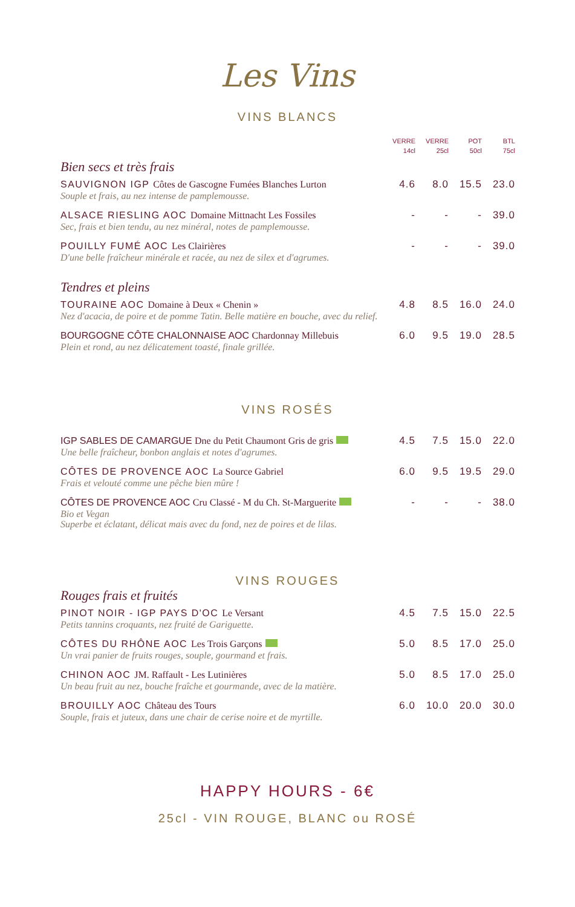Les Vins
VINS BLANCS
| | VERRE 14cl | VERRE 25cl | POT 50cl | BTL 75cl |
| --- | --- | --- | --- | --- |
| Bien secs et très frais | | | | |
| SAUVIGNON IGP Côtes de Gascogne Fumées Blanches Lurton Souple et frais, au nez intense de pamplemousse. | 4.6 | 8.0 | 15.5 | 23.0 |
| ALSACE RIESLING AOC Domaine Mittnacht Les Fossiles Sec, frais et bien tendu, au nez minéral, notes de pamplemousse. | - | - | - | 39.0 |
| POUILLY FUMÉ AOC Les Clairières D'une belle fraîcheur minérale et racée, au nez de silex et d'agrumes. | - | - | - | 39.0 |
| Tendres et pleins | | | | |
| TOURAINE AOC Domaine à Deux « Chenin » Nez d'acacia, de poire et de pomme Tatin. Belle matière en bouche, avec du relief. | 4.8 | 8.5 | 16.0 | 24.0 |
| BOURGOGNE CÔTE CHALONNAISE AOC Chardonnay Millebuis Plein et rond, au nez délicatement toasté, finale grillée. | 6.0 | 9.5 | 19.0 | 28.5 |
VINS ROSÉS
| IGP SABLES DE CAMARGUE Dne du Petit Chaumont Gris de gris Une belle fraîcheur, bonbon anglais et notes d'agrumes. | 4.5 | 7.5 | 15.0 | 22.0 |
| CÔTES DE PROVENCE AOC La Source Gabriel Frais et velouté comme une pêche bien mûre ! | 6.0 | 9.5 | 19.5 | 29.0 |
| CÔTES DE PROVENCE AOC Cru Classé - M du Ch. St-Marguerite Bio et Vegan Superbe et éclatant, délicat mais avec du fond, nez de poires et de lilas. | - | - | - | 38.0 |
VINS ROUGES
| Rouges frais et fruités | | | | |
| PINOT NOIR - IGP PAYS D'OC Le Versant Petits tannins croquants, nez fruité de Gariguette. | 4.5 | 7.5 | 15.0 | 22.5 |
| CÔTES DU RHÔNE AOC Les Trois Garçons Un vrai panier de fruits rouges, souple, gourmand et frais. | 5.0 | 8.5 | 17.0 | 25.0 |
| CHINON AOC JM. Raffault - Les Lutinières Un beau fruit au nez, bouche fraîche et gourmande, avec de la matière. | 5.0 | 8.5 | 17.0 | 25.0 |
| BROUILLY AOC Château des Tours Souple, frais et juteux, dans une chair de cerise noire et de myrtille. | 6.0 | 10.0 | 20.0 | 30.0 |
HAPPY HOURS - 6€
25cl - VIN ROUGE, BLANC ou ROSÉ